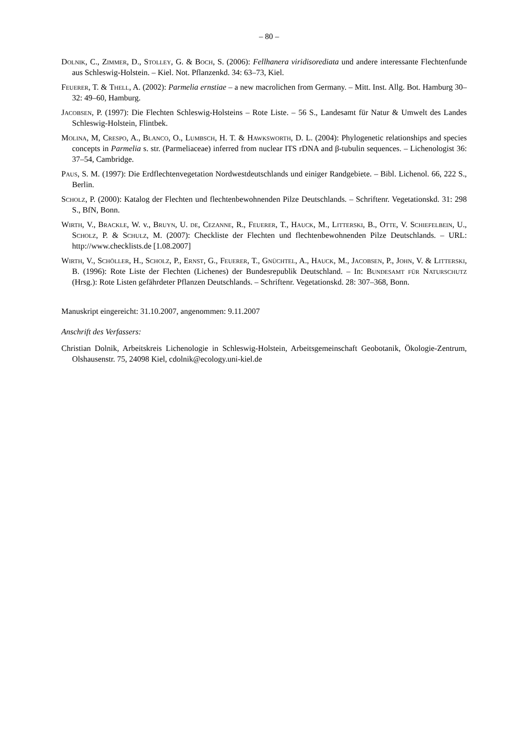– 80 –
Dolnik, C., Zimmer, D., Stolley, G. & Boch, S. (2006): Fellhanera viridisorediata und andere interessante Flechtenfunde aus Schleswig-Holstein. – Kiel. Not. Pflanzenkd. 34: 63–73, Kiel.
Feuerer, T. & Thell, A. (2002): Parmelia ernstiae – a new macrolichen from Germany. – Mitt. Inst. Allg. Bot. Hamburg 30–32: 49–60, Hamburg.
Jacobsen, P. (1997): Die Flechten Schleswig-Holsteins – Rote Liste. – 56 S., Landesamt für Natur & Umwelt des Landes Schleswig-Holstein, Flintbek.
Molina, M, Crespo, A., Blanco, O., Lumbsch, H. T. & Hawksworth, D. L. (2004): Phylogenetic relationships and species concepts in Parmelia s. str. (Parmeliaceae) inferred from nuclear ITS rDNA and β-tubulin sequences. – Lichenologist 36: 37–54, Cambridge.
Paus, S. M. (1997): Die Erdflechtenvegetation Nordwestdeutschlands und einiger Randgebiete. – Bibl. Lichenol. 66, 222 S., Berlin.
Scholz, P. (2000): Katalog der Flechten und flechtenbewohnenden Pilze Deutschlands. – Schriftenr. Vegetationskd. 31: 298 S., BfN, Bonn.
Wirth, V., Brackle, W. v., Bruyn, U. de, Cezanne, R., Feuerer, T., Hauck, M., Litterski, B., Otte, V. Schiefelbein, U., Scholz, P. & Schulz, M. (2007): Checkliste der Flechten und flechtenbewohnenden Pilze Deutschlands. – URL: http://www.checklists.de [1.08.2007]
Wirth, V., Schöller, H., Scholz, P., Ernst, G., Feuerer, T., Gnüchtel, A., Hauck, M., Jacobsen, P., John, V. & Litterski, B. (1996): Rote Liste der Flechten (Lichenes) der Bundesrepublik Deutschland. – In: Bundesamt für Naturschutz (Hrsg.): Rote Listen gefährdeter Pflanzen Deutschlands. – Schriftenr. Vegetationskd. 28: 307–368, Bonn.
Manuskript eingereicht: 31.10.2007, angenommen: 9.11.2007
Anschrift des Verfassers:
Christian Dolnik, Arbeitskreis Lichenologie in Schleswig-Holstein, Arbeitsgemeinschaft Geobotanik, Ökologie-Zentrum, Olshausenstr. 75, 24098 Kiel, cdolnik@ecology.uni-kiel.de